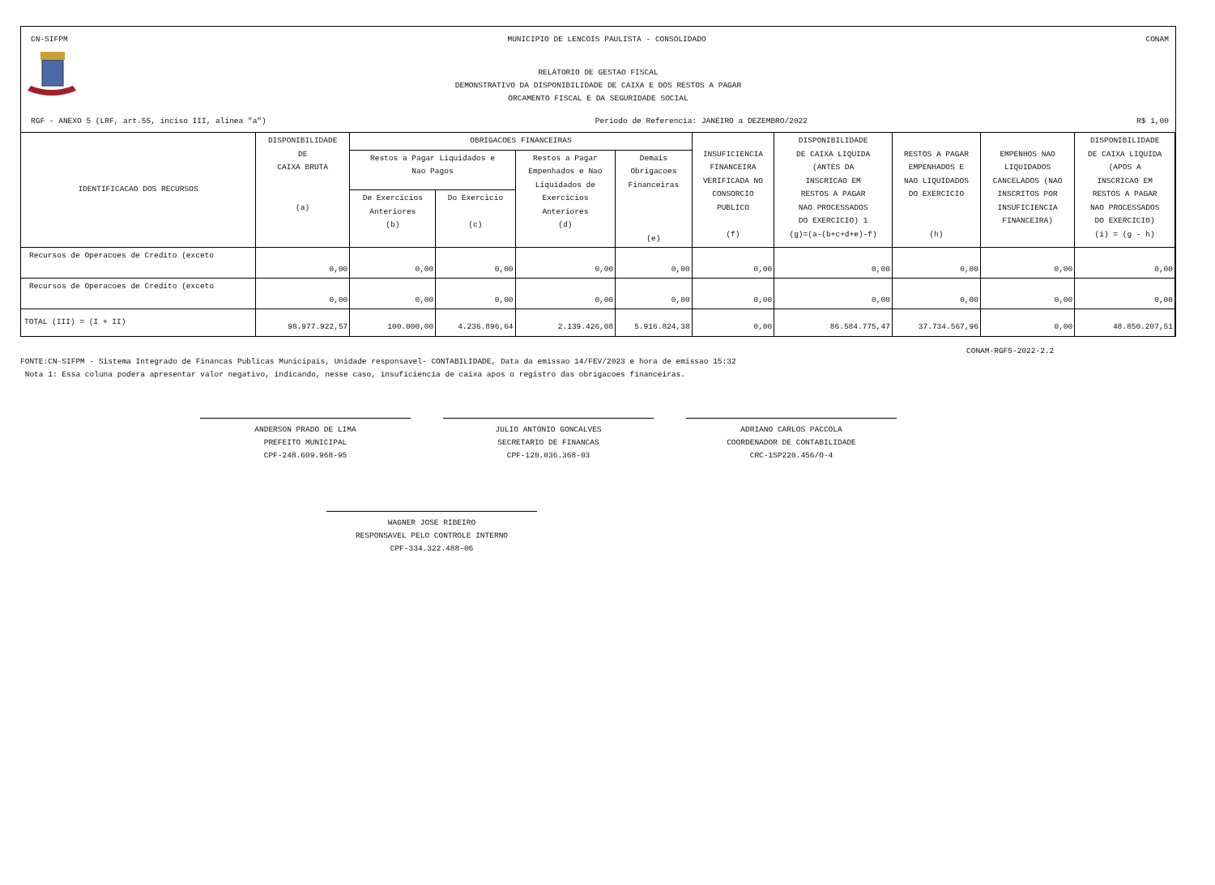CN-SIFPM MUNICIPIO DE LENCOIS PAULISTA - CONSOLIDADO CONAM
RELATORIO DE GESTAO FISCAL
DEMONSTRATIVO DA DISPONIBILIDADE DE CAIXA E DOS RESTOS A PAGAR
ORCAMENTO FISCAL E DA SEGURIDADE SOCIAL
RGF - ANEXO 5 (LRF, art.55, inciso III, alinea "a") Periodo de Referencia: JANEIRO a DEZEMBRO/2022 R$ 1,00
| IDENTIFICACAO DOS RECURSOS | DISPONIBILIDADE DE CAIXA BRUTA (a) | OBRIGACOES FINANCEIRAS | | | | INSUFICIENCIA FINANCEIRA VERIFICADA NO CONSORCIO PUBLICO (f) | DISPONIBILIDADE DE CAIXA LIQUIDA (ANTES DA INSCRICAO EM RESTOS A PAGAR NAO PROCESSADOS DO EXERCICIO) 1 (g)=(a-(b+c+d+e)-f) | RESTOS A PAGAR EMPENHADOS E NAO LIQUIDADOS DO EXERCICIO (h) | EMPENHOS NAO LIQUIDADOS CANCELADOS (NAO INSCRITOS POR INSUFICIENCIA FINANCEIRA) | DISPONIBILIDADE DE CAIXA LIQUIDA (APOS A INSCRICAO EM RESTOS A PAGAR NAO PROCESSADOS DO EXERCICIO) (i) = (g - h) |
| --- | --- | --- | --- | --- | --- | --- | --- | --- | --- | --- |
| | | Restos a Pagar Liquidados e Nao Pagos | | Restos a Pagar Empenhados e Nao Liquidados de Exercicios Anteriores (d) | Demais Obrigacoes Financeiras (e) | | | | | |
| | | De Exercicios Anteriores (b) | Do Exercicio (c) | | | | | | | |
| Recursos de Operacoes de Credito (exceto | 0,00 | 0,00 | 0,00 | 0,00 | 0,00 | 0,00 | 0,00 | 0,00 | 0,00 | 0,00 |
| Recursos de Operacoes de Credito (exceto | 0,00 | 0,00 | 0,00 | 0,00 | 0,00 | 0,00 | 0,00 | 0,00 | 0,00 | 0,00 |
| TOTAL (III) = (I + II) | 98.977.922,57 | 100.000,00 | 4.236.896,64 | 2.139.426,08 | 5.916.824,38 | 0,00 | 86.584.775,47 | 37.734.567,96 | 0,00 | 48.850.207,51 |
CONAM-RGF5-2022-2.2
FONTE:CN-SIFPM - Sistema Integrado de Financas Publicas Municipais, Unidade responsavel- CONTABILIDADE, Data da emissao 14/FEV/2023 e hora de emissao 15:32
Nota 1: Essa coluna podera apresentar valor negativo, indicando, nesse caso, insuficiencia de caixa apos o registro das obrigacoes financeiras.
ANDERSON PRADO DE LIMA
PREFEITO MUNICIPAL
CPF-248.609.968-95
JULIO ANTONIO GONCALVES
SECRETARIO DE FINANCAS
CPF-120.036.368-03
ADRIANO CARLOS PACCOLA
COORDENADOR DE CONTABILIDADE
CRC-1SP220.456/O-4
WAGNER JOSE RIBEIRO
RESPONSAVEL PELO CONTROLE INTERNO
CPF-334.322.488-06